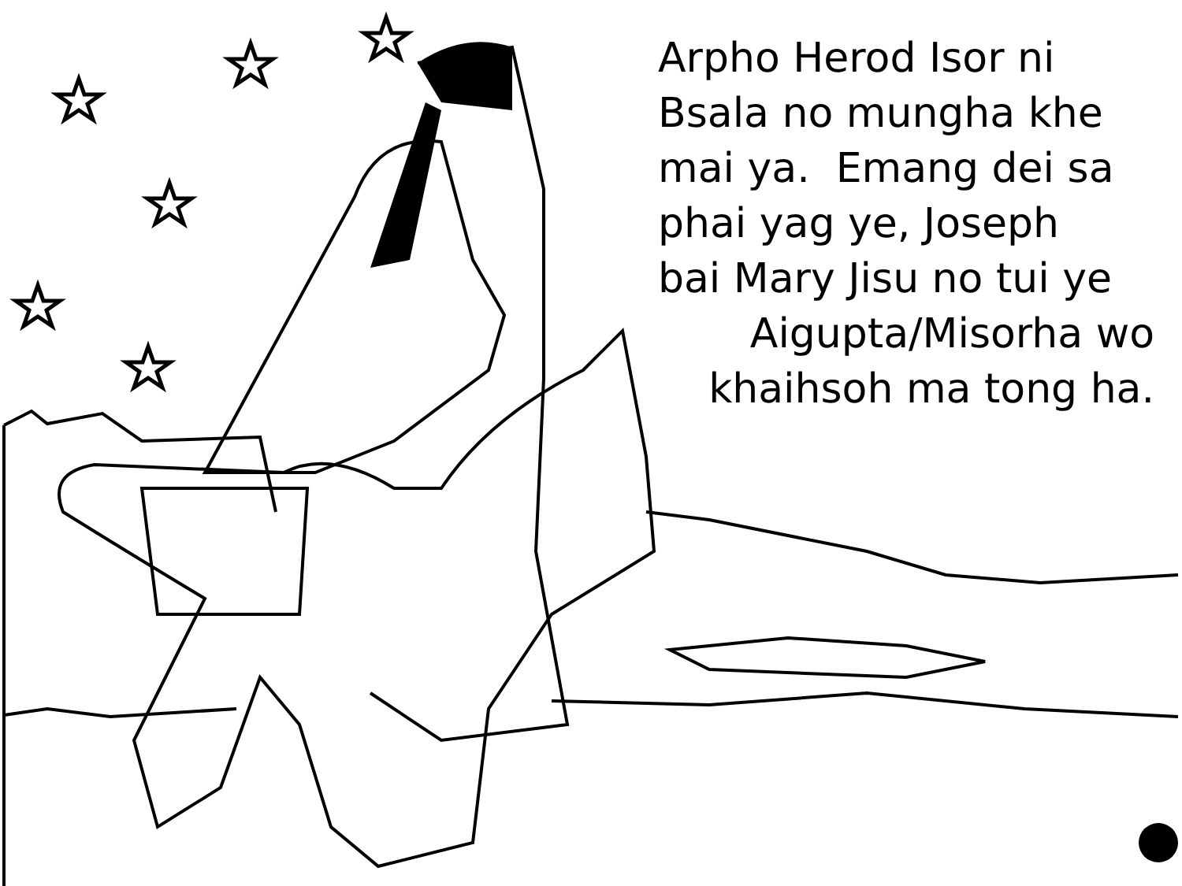Arpho Herod Isor ni
Bsala no mungha khe
mai ya. Emang dei sa
phai yag ye, Joseph
bai Mary Jisu no tui ye
Aigupta/Misorha wo
khaihsoh ma tong ha.